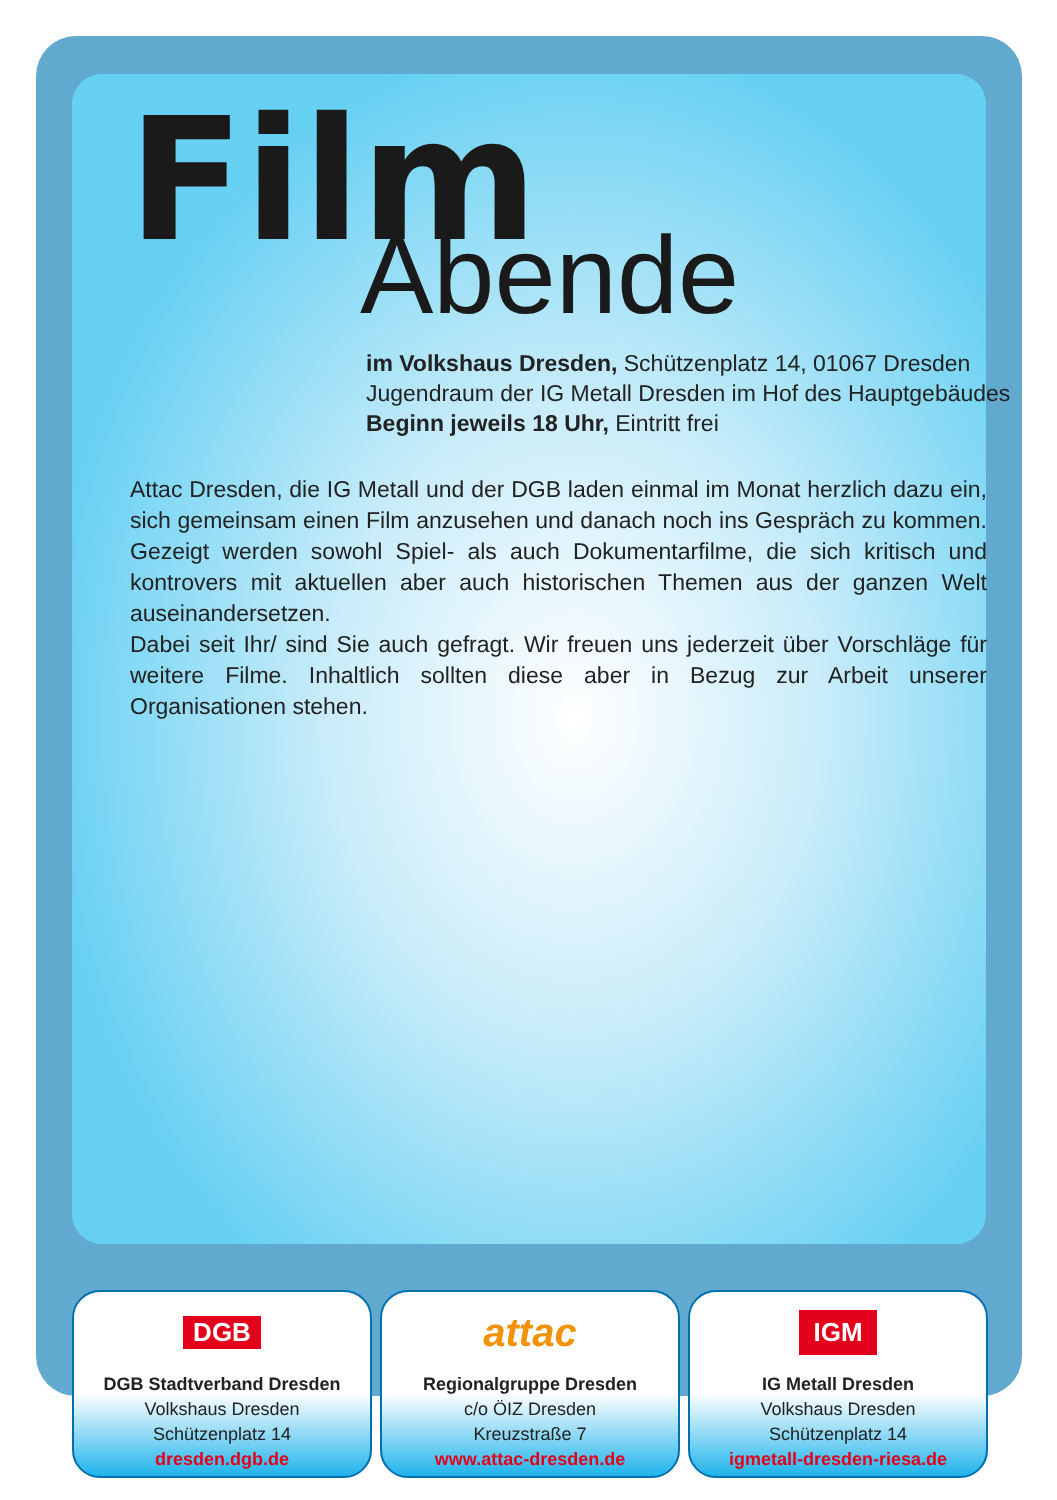Film
Abende
im Volkshaus Dresden, Schützenplatz 14, 01067 Dresden
Jugendraum der IG Metall Dresden im Hof des Hauptgebäudes
Beginn jeweils 18 Uhr, Eintritt frei
Attac Dresden, die IG Metall und der DGB laden einmal im Monat herzlich dazu ein, sich gemeinsam einen Film anzusehen und danach noch ins Gespräch zu kommen. Gezeigt werden sowohl Spiel- als auch Dokumentarfilme, die sich kritisch und kontrovers mit aktuellen aber auch historischen Themen aus der ganzen Welt auseinandersetzen.
Dabei seit Ihr/ sind Sie auch gefragt. Wir freuen uns jederzeit über Vorschläge für weitere Filme. Inhaltlich sollten diese aber in Bezug zur Arbeit unserer Organisationen stehen.
DGB
DGB Stadtverband Dresden
Volkshaus Dresden
Schützenplatz 14
dresden.dgb.de
attac
Regionalgruppe Dresden
c/o ÖIZ Dresden
Kreuzstraße 7
www.attac-dresden.de
IGM
IG Metall Dresden
Volkshaus Dresden
Schützenplatz 14
igmetall-dresden-riesa.de